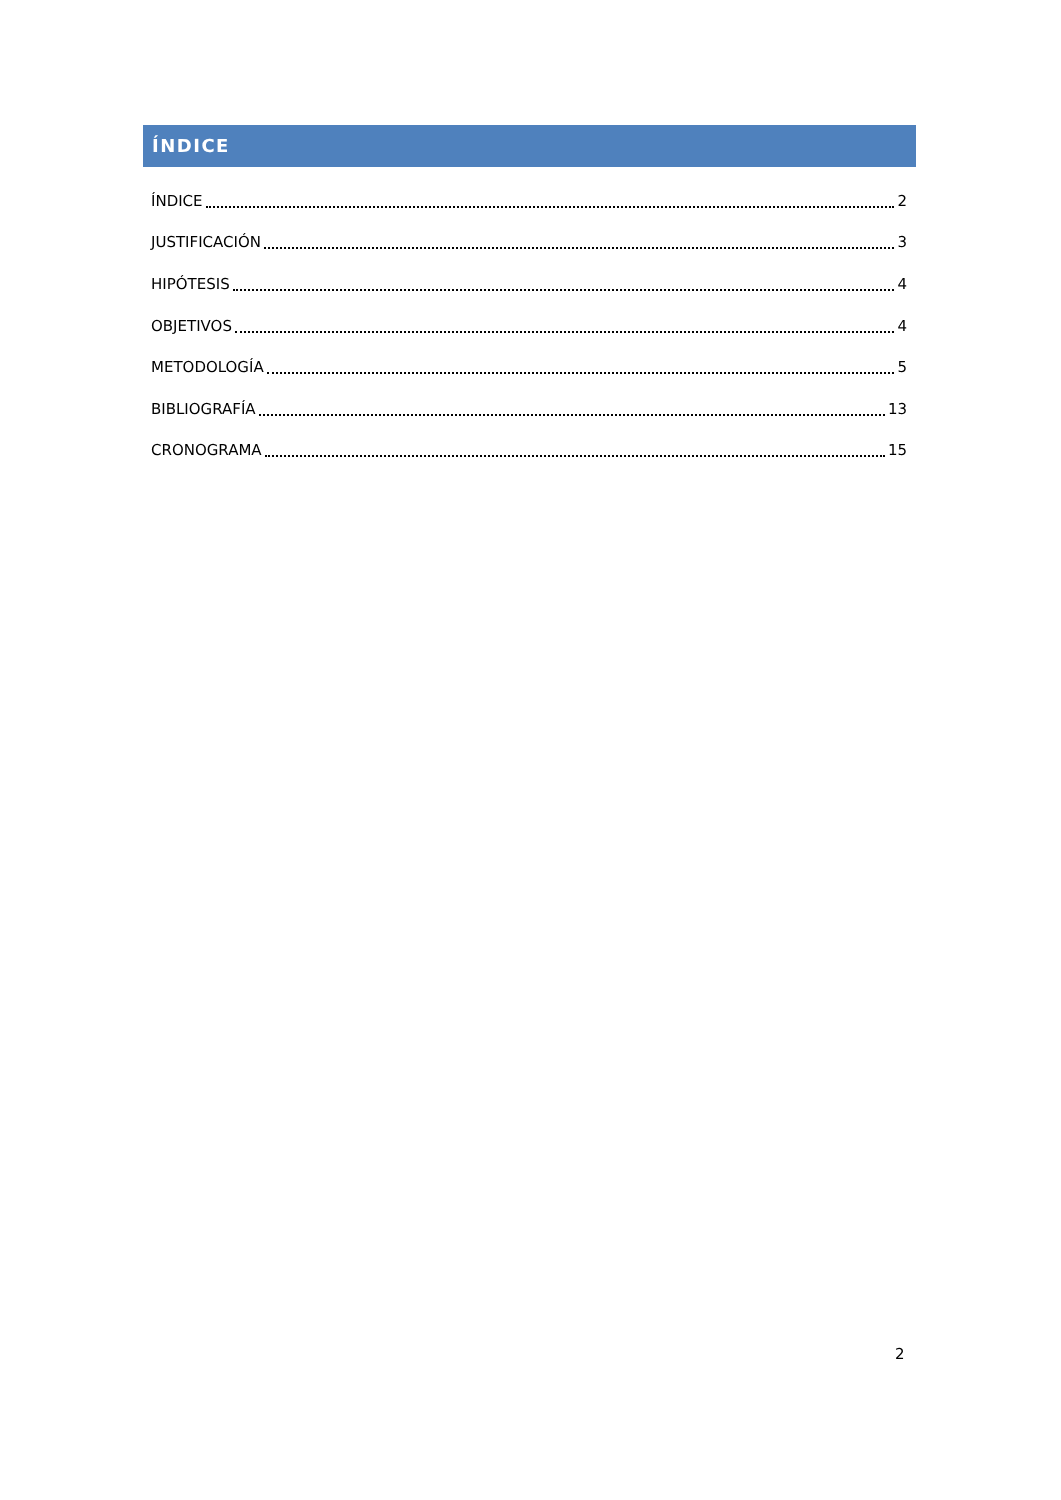ÍNDICE
ÍNDICE 2
JUSTIFICACIÓN 3
HIPÓTESIS 4
OBJETIVOS 4
METODOLOGÍA 5
BIBLIOGRAFÍA 13
CRONOGRAMA 15
2